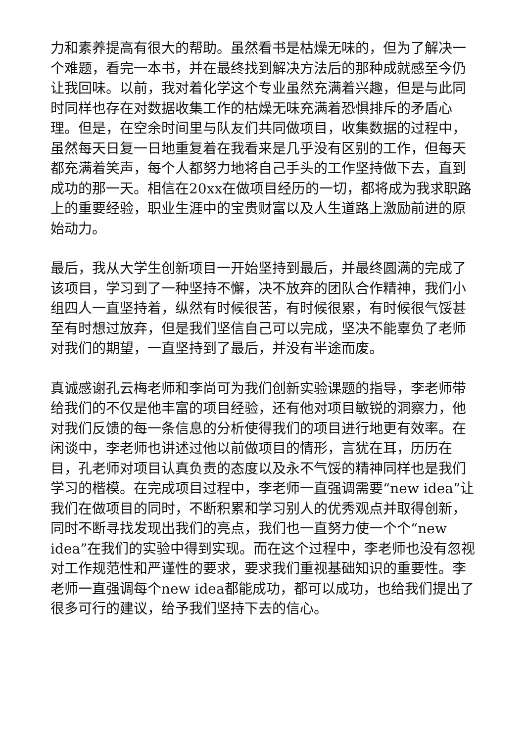力和素养提高有很大的帮助。虽然看书是枯燥无味的，但为了解决一个难题，看完一本书，并在最终找到解决方法后的那种成就感至今仍让我回味。以前，我对着化学这个专业虽然充满着兴趣，但是与此同时同样也存在对数据收集工作的枯燥无味充满着恐惧排斥的矛盾心理。但是，在空余时间里与队友们共同做项目，收集数据的过程中，虽然每天日复一日地重复着在我看来是几乎没有区别的工作，但每天都充满着笑声，每个人都努力地将自己手头的工作坚持做下去，直到成功的那一天。相信在20xx在做项目经历的一切，都将成为我求职路上的重要经验，职业生涯中的宝贵财富以及人生道路上激励前进的原始动力。
最后，我从大学生创新项目一开始坚持到最后，并最终圆满的完成了该项目，学习到了一种坚持不懈，决不放弃的团队合作精神，我们小组四人一直坚持着，纵然有时候很苦，有时候很累，有时候很气馁甚至有时想过放弃，但是我们坚信自己可以完成，坚决不能辜负了老师对我们的期望，一直坚持到了最后，并没有半途而废。
真诚感谢孔云梅老师和李尚可为我们创新实验课题的指导，李老师带给我们的不仅是他丰富的项目经验，还有他对项目敏锐的洞察力，他对我们反馈的每一条信息的分析使得我们的项目进行地更有效率。在闲谈中，李老师也讲述过他以前做项目的情形，言犹在耳，历历在目，孔老师对项目认真负责的态度以及永不气馁的精神同样也是我们学习的楷模。在完成项目过程中，李老师一直强调需要“new idea”让我们在做项目的同时，不断积累和学习别人的优秀观点并取得创新，同时不断寻找发现出我们的亮点，我们也一直努力使一个个“new idea”在我们的实验中得到实现。而在这个过程中，李老师也没有忽视对工作规范性和严谨性的要求，要求我们重视基础知识的重要性。李老师一直强调每个new idea都能成功，都可以成功，也给我们提出了很多可行的建议，给予我们坚持下去的信心。